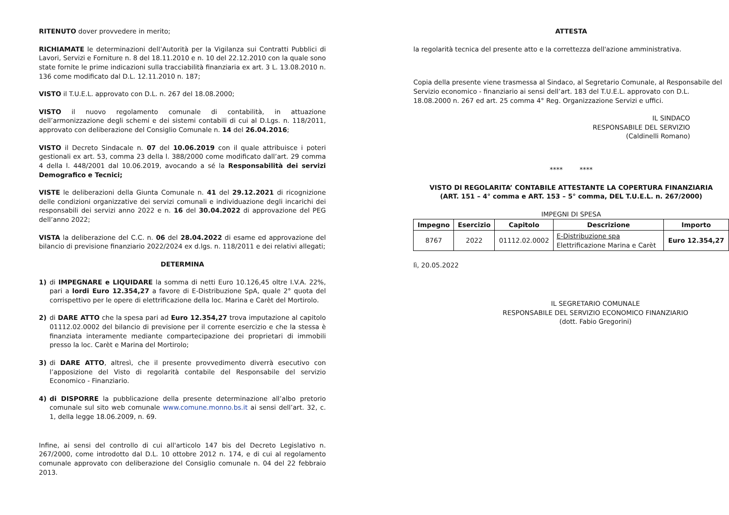RITENUTO dover provvedere in merito;
RICHIAMATE le determinazioni dell’Autorità per la Vigilanza sui Contratti Pubblici di Lavori, Servizi e Forniture n. 8 del 18.11.2010 e n. 10 del 22.12.2010 con la quale sono state fornite le prime indicazioni sulla tracciabilità finanziaria ex art. 3 L. 13.08.2010 n. 136 come modificato dal D.L. 12.11.2010 n. 187;
VISTO il T.U.E.L. approvato con D.L. n. 267 del 18.08.2000;
VISTO il nuovo regolamento comunale di contabilità, in attuazione dell’armonizzazione degli schemi e dei sistemi contabili di cui al D.Lgs. n. 118/2011, approvato con deliberazione del Consiglio Comunale n. 14 del 26.04.2016;
VISTO il Decreto Sindacale n. 07 del 10.06.2019 con il quale attribuisce i poteri gestionali ex art. 53, comma 23 della l. 388/2000 come modificato dall’art. 29 comma 4 della l. 448/2001 dal 10.06.2019, avocando a sé la Responsabilità dei servizi Demografico e Tecnici;
VISTE le deliberazioni della Giunta Comunale n. 41 del 29.12.2021 di ricognizione delle condizioni organizzative dei servizi comunali e individuazione degli incarichi dei responsabili dei servizi anno 2022 e n. 16 del 30.04.2022 di approvazione del PEG dell’anno 2022;
VISTA la deliberazione del C.C. n. 06 del 28.04.2022 di esame ed approvazione del bilancio di previsione finanziario 2022/2024 ex d.lgs. n. 118/2011 e dei relativi allegati;
DETERMINA
1) di IMPEGNARE e LIQUIDARE la somma di netti Euro 10.126,45 oltre I.V.A. 22%, pari a lordi Euro 12.354,27 a favore di E-Distribuzione SpA, quale 2° quota del corrispettivo per le opere di elettrificazione della loc. Marina e Carèt del Mortirolo.
2) di DARE ATTO che la spesa pari ad Euro 12.354,27 trova imputazione al capitolo 01112.02.0002 del bilancio di previsione per il corrente esercizio e che la stessa è finanziata interamente mediante compartecipazione dei proprietari di immobili presso la loc. Carèt e Marina del Mortirolo;
3) di DARE ATTO, altresì, che il presente provvedimento diverrà esecutivo con l’apposizione del Visto di regolarità contabile del Responsabile del servizio Economico - Finanziario.
4) di DISPORRE la pubblicazione della presente determinazione all’albo pretorio comunale sul sito web comunale www.comune.monno.bs.it ai sensi dell’art. 32, c. 1, della legge 18.06.2009, n. 69.
Infine, ai sensi del controllo di cui all'articolo 147 bis del Decreto Legislativo n. 267/2000, come introdotto dal D.L. 10 ottobre 2012 n. 174, e di cui al regolamento comunale approvato con deliberazione del Consiglio comunale n. 04 del 22 febbraio 2013.
ATTESTA
la regolarità tecnica del presente atto e la correttezza dell'azione amministrativa.
Copia della presente viene trasmessa al Sindaco, al Segretario Comunale, al Responsabile del Servizio economico - finanziario ai sensi dell’art. 183 del T.U.E.L. approvato con D.L. 18.08.2000 n. 267 ed art. 25 comma 4° Reg. Organizzazione Servizi e uffici.
IL SINDACO
RESPONSABILE DEL SERVIZIO
(Caldinelli Romano)
**** ****
VISTO DI REGOLARITA’ CONTABILE ATTESTANTE LA COPERTURA FINANZIARIA
(ART. 151 – 4° comma e ART. 153 – 5° comma, DEL T.U.E.L. n. 267/2000)
IMPEGNI DI SPESA
| Impegno | Esercizio | Capitolo | Descrizione | Importo |
| --- | --- | --- | --- | --- |
| 8767 | 2022 | 01112.02.0002 | E-Distribuzione spa Elettrificazione Marina e Carèt | Euro 12.354,27 |
lì, 20.05.2022
IL SEGRETARIO COMUNALE
RESPONSABILE DEL SERVIZIO ECONOMICO FINANZIARIO
(dott. Fabio Gregorini)